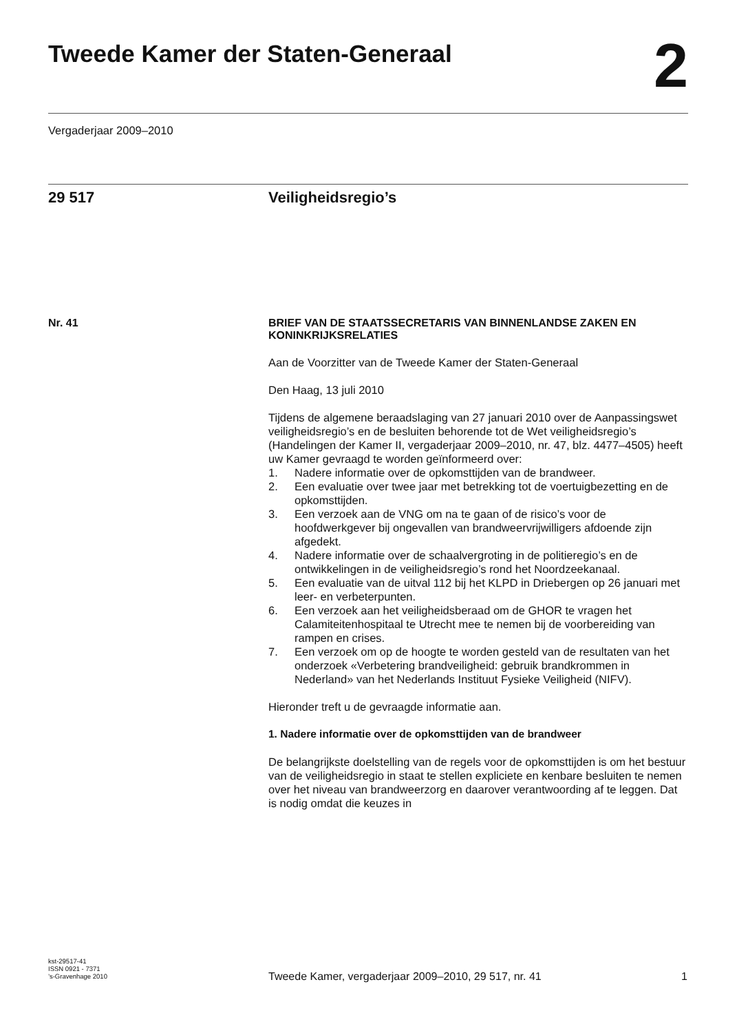Tweede Kamer der Staten-Generaal
2
Vergaderjaar 2009–2010
29 517 Veiligheidsregio’s
Nr. 41
BRIEF VAN DE STAATSSECRETARIS VAN BINNENLANDSE ZAKEN EN KONINKRIJKSRELATIES
Aan de Voorzitter van de Tweede Kamer der Staten-Generaal
Den Haag, 13 juli 2010
Tijdens de algemene beraadslaging van 27 januari 2010 over de Aanpassingswet veiligheidsregio’s en de besluiten behorende tot de Wet veiligheidsregio’s (Handelingen der Kamer II, vergaderjaar 2009–2010, nr. 47, blz. 4477–4505) heeft uw Kamer gevraagd te worden geïnformeerd over:
1. Nadere informatie over de opkomsttijden van de brandweer.
2. Een evaluatie over twee jaar met betrekking tot de voertuigbezetting en de opkomsttijden.
3. Een verzoek aan de VNG om na te gaan of de risico’s voor de hoofdwerkgever bij ongevallen van brandweervrijwilligers afdoende zijn afgedekt.
4. Nadere informatie over de schaalvergroting in de politieregio’s en de ontwikkelingen in de veiligheidsregio’s rond het Noordzeekanaal.
5. Een evaluatie van de uitval 112 bij het KLPD in Driebergen op 26 januari met leer- en verbeterpunten.
6. Een verzoek aan het veiligheidsberaad om de GHOR te vragen het Calamiteitenhospitaal te Utrecht mee te nemen bij de voorbereiding van rampen en crises.
7. Een verzoek om op de hoogte te worden gesteld van de resultaten van het onderzoek «Verbetering brandveiligheid: gebruik brandkrommen in Nederland» van het Nederlands Instituut Fysieke Veiligheid (NIFV).
Hieronder treft u de gevraagde informatie aan.
1. Nadere informatie over de opkomsttijden van de brandweer
De belangrijkste doelstelling van de regels voor de opkomsttijden is om het bestuur van de veiligheidsregio in staat te stellen expliciete en kenbare besluiten te nemen over het niveau van brandweerzorg en daarover verantwoording af te leggen. Dat is nodig omdat die keuzes in
kst-29517-41
ISSN 0921 - 7371
’s-Gravenhage 2010
Tweede Kamer, vergaderjaar 2009–2010, 29 517, nr. 41
1